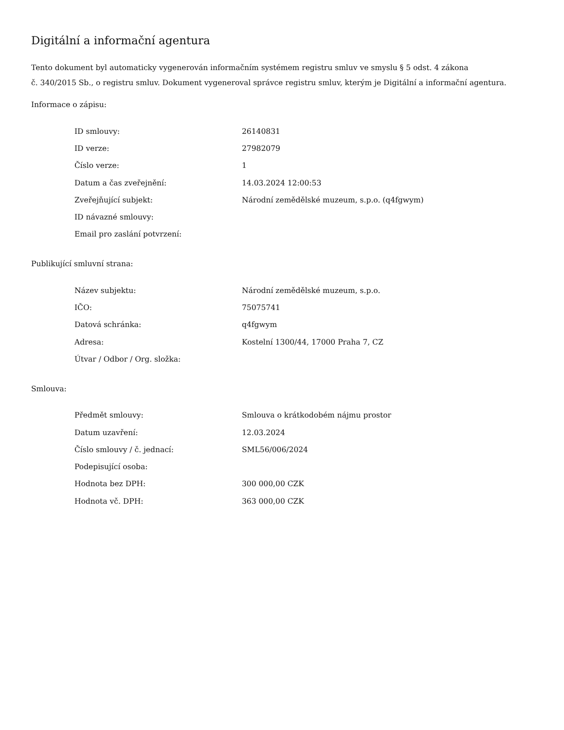Digitální a informační agentura
Tento dokument byl automaticky vygenerován informačním systémem registru smluv ve smyslu § 5 odst. 4 zákona
č. 340/2015 Sb., o registru smluv. Dokument vygeneroval správce registru smluv, kterým je Digitální a informační agentura.
Informace o zápisu:
| ID smlouvy: | 26140831 |
| ID verze: | 27982079 |
| Číslo verze: | 1 |
| Datum a čas zveřejnění: | 14.03.2024 12:00:53 |
| Zveřejňující subjekt: | Národní zemědělské muzeum, s.p.o. (q4fgwym) |
| ID návazné smlouvy: | |
| Email pro zaslání potvrzení: | |
Publikující smluvní strana:
| Název subjektu: | Národní zemědělské muzeum, s.p.o. |
| IČO: | 75075741 |
| Datová schránka: | q4fgwym |
| Adresa: | Kostelní 1300/44, 17000 Praha 7, CZ |
| Útvar / Odbor / Org. složka: | |
Smlouva:
| Předmět smlouvy: | Smlouva o krátkodobém nájmu prostor |
| Datum uzavření: | 12.03.2024 |
| Číslo smlouvy / č. jednací: | SML56/006/2024 |
| Podepisující osoba: | |
| Hodnota bez DPH: | 300 000,00 CZK |
| Hodnota vč. DPH: | 363 000,00 CZK |